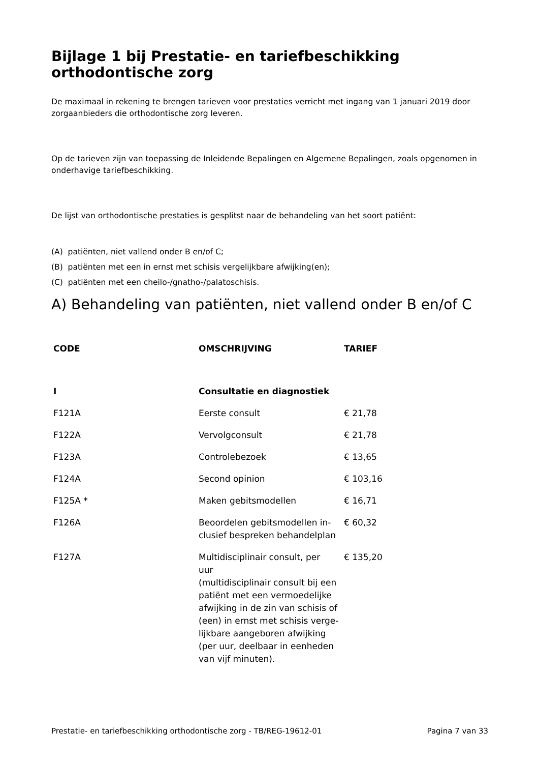Bijlage 1 bij Prestatie- en tariefbeschikking orthodontische zorg
De maximaal in rekening te brengen tarieven voor prestaties verricht met ingang van 1 januari 2019 door zorgaanbieders die orthodontische zorg leveren.
Op de tarieven zijn van toepassing de Inleidende Bepalingen en Algemene Bepalingen, zoals opgenomen in onderhavige tariefbeschikking.
De lijst van orthodontische prestaties is gesplitst naar de behandeling van het soort patiënt:
(A) patiënten, niet vallend onder B en/of C;
(B) patiënten met een in ernst met schisis vergelijkbare afwijking(en);
(C) patiënten met een cheilo-/gnatho-/palatoschisis.
A) Behandeling van patiënten, niet vallend onder B en/of C
| CODE | OMSCHRIJVING | TARIEF |
| --- | --- | --- |
| I | Consultatie en diagnostiek | |
| F121A | Eerste consult | € 21,78 |
| F122A | Vervolgconsult | € 21,78 |
| F123A | Controlebezoek | € 13,65 |
| F124A | Second opinion | € 103,16 |
| F125A * | Maken gebitsmodellen | € 16,71 |
| F126A | Beoordelen gebitsmodellen in- clusief bespreken behandelplan | € 60,32 |
| F127A | Multidisciplinair consult, per uur (multidisciplinair consult bij een patiënt met een vermoedelijke afwijking in de zin van schisis of (een) in ernst met schisis verge- lijkbare aangeboren afwijking (per uur, deelbaar in eenheden van vijf minuten). | € 135,20 |
Prestatie- en tariefbeschikking orthodontische zorg - TB/REG-19612-01 Pagina 7 van 33